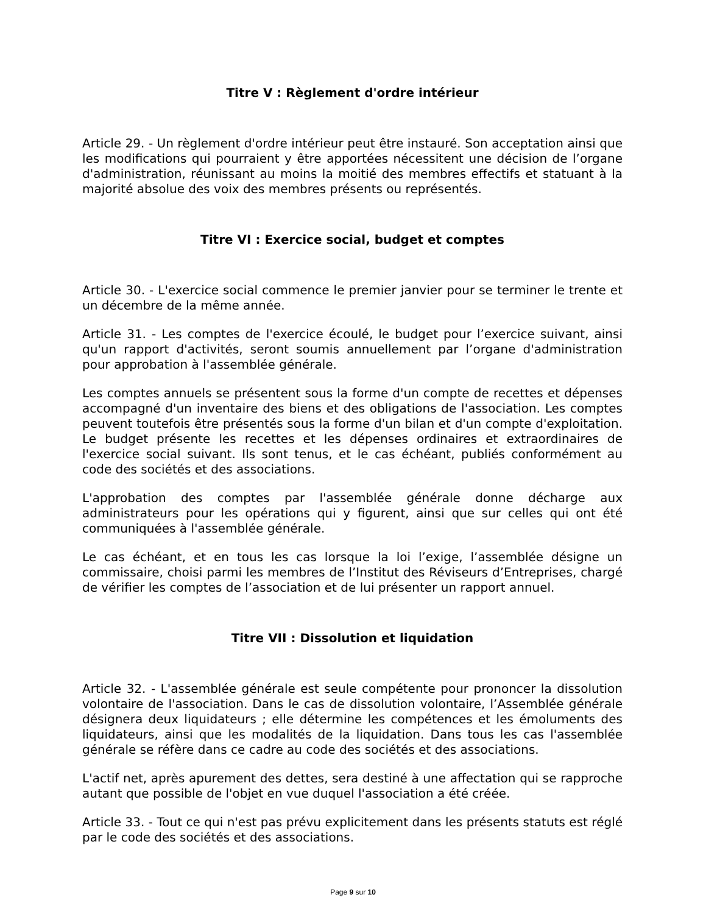Titre V : Règlement d'ordre intérieur
Article 29. - Un règlement d'ordre intérieur peut être instauré. Son acceptation ainsi que les modifications qui pourraient y être apportées nécessitent une décision de l’organe d'administration, réunissant au moins la moitié des membres effectifs et statuant à la majorité absolue des voix des membres présents ou représentés.
Titre VI : Exercice social, budget et comptes
Article 30. - L'exercice social commence le premier janvier pour se terminer le trente et un décembre de la même année.
Article 31. - Les comptes de l'exercice écoulé, le budget pour l’exercice suivant, ainsi qu'un rapport d'activités, seront soumis annuellement par l’organe d'administration pour approbation à l'assemblée générale.
Les comptes annuels se présentent sous la forme d'un compte de recettes et dépenses accompagné d'un inventaire des biens et des obligations de l'association. Les comptes peuvent toutefois être présentés sous la forme d'un bilan et d'un compte d'exploitation. Le budget présente les recettes et les dépenses ordinaires et extraordinaires de l'exercice social suivant. Ils sont tenus, et le cas échéant, publiés conformément au code des sociétés et des associations.
L'approbation des comptes par l'assemblée générale donne décharge aux administrateurs pour les opérations qui y figurent, ainsi que sur celles qui ont été communiquées à l'assemblée générale.
Le cas échéant, et en tous les cas lorsque la loi l’exige, l’assemblée désigne un commissaire, choisi parmi les membres de l’Institut des Réviseurs d’Entreprises, chargé de vérifier les comptes de l’association et de lui présenter un rapport annuel.
Titre VII : Dissolution et liquidation
Article 32. - L'assemblée générale est seule compétente pour prononcer la dissolution volontaire de l'association. Dans le cas de dissolution volontaire, l’Assemblée générale désignera deux liquidateurs ; elle détermine les compétences et les émoluments des liquidateurs, ainsi que les modalités de la liquidation. Dans tous les cas l'assemblée générale se réfère dans ce cadre au code des sociétés et des associations.
L'actif net, après apurement des dettes, sera destiné à une affectation qui se rapproche autant que possible de l'objet en vue duquel l'association a été créée.
Article 33. - Tout ce qui n'est pas prévu explicitement dans les présents statuts est réglé par le code des sociétés et des associations.
Page 9 sur 10